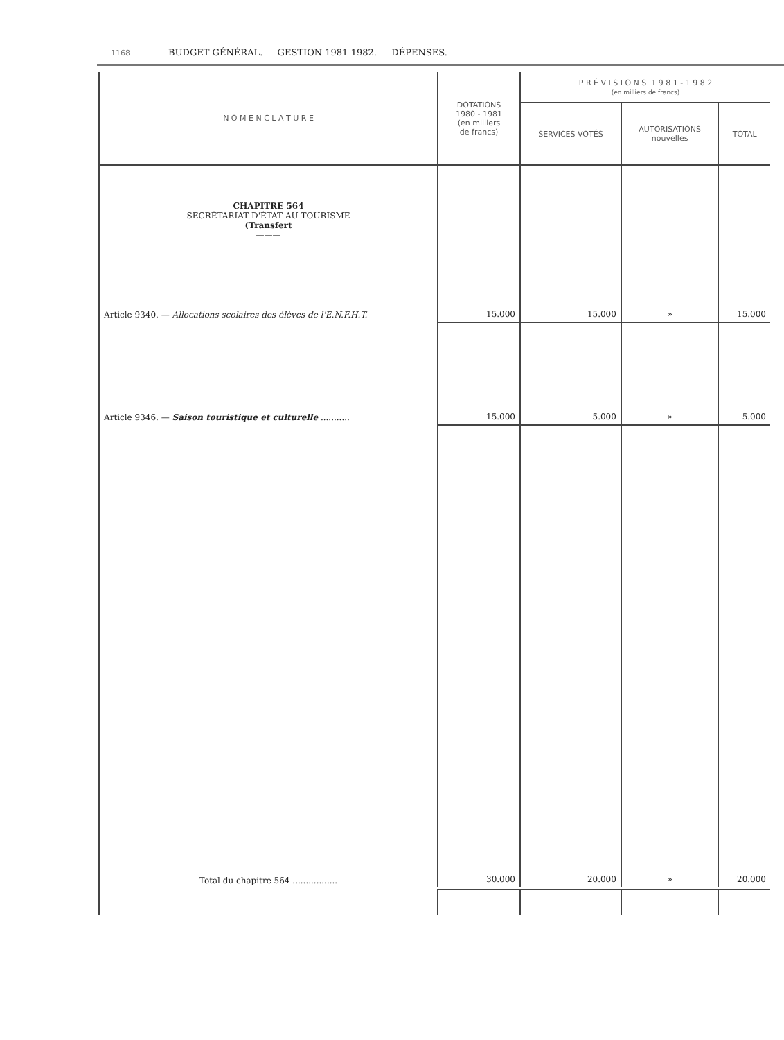1168 BUDGET GÉNÉRAL. — GESTION 1981-1982. — DÉPENSES.
| N O M E N C L A T U R E | DOTATIONS 1980 - 1981 (en milliers de francs) | P R É V I S I O N S 1 9 8 1 - 1 9 8 2 (en milliers de francs) | | |
| --- | --- | --- | --- | --- |
| | | SERVICES VOTÉS | AUTORISATIONS nouvelles | TOTAL |
| CHAPITRE 564 SECRÉTARIAT D'ÉTAT AU TOURISME (Transfert ——— | | | | |
| Article 9340. — Allocations scolaires des élèves de l'E.N.F.H.T. | 15.000 | 15.000 | » | 15.000 |
| Article 9346. — Saison touristique et culturelle ........... | 15.000 | 5.000 | » | 5.000 |
| Total du chapitre 564 ................. | 30.000 | 20.000 | » | 20.000 |